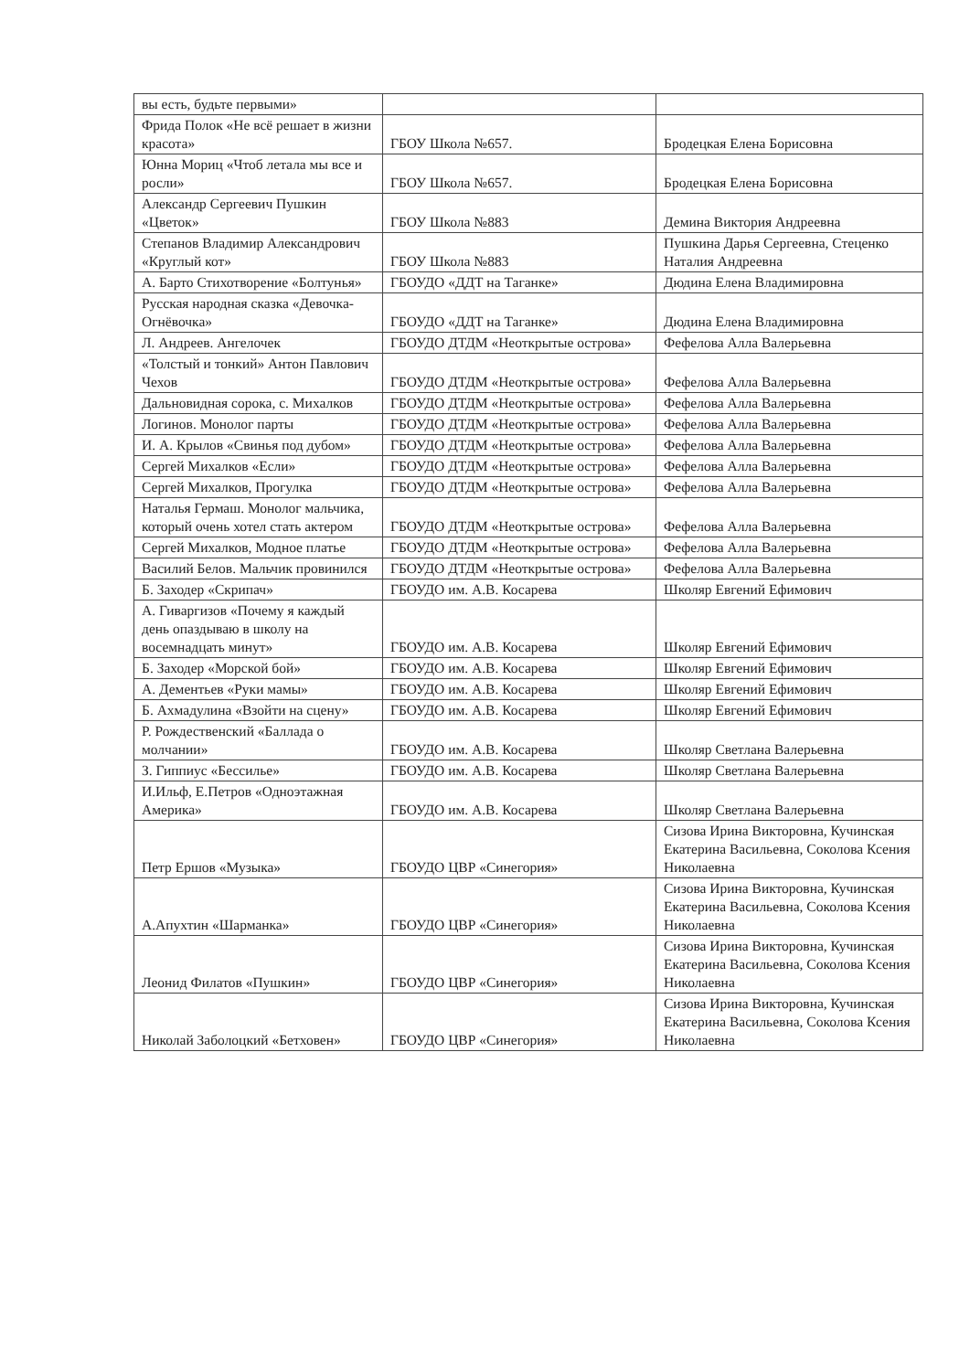| вы есть, будьте первыми» | | |
| Фрида Полок «Не всё решает в жизни красота» | ГБОУ Школа №657. | Бродецкая Елена Борисовна |
| Юнна Мориц «Чтоб летала мы все и росли» | ГБОУ Школа №657. | Бродецкая Елена Борисовна |
| Александр Сергеевич Пушкин «Цветок» | ГБОУ Школа №883 | Демина Виктория Андреевна |
| Степанов Владимир Александрович «Круглый кот» | ГБОУ Школа №883 | Пушкина Дарья Сергеевна, Стеценко Наталия Андреевна |
| А. Барто Стихотворение «Болтунья» | ГБОУДО «ДДТ на Таганке» | Дюдина Елена Владимировна |
| Русская народная сказка «Девочка- Огнёвочка» | ГБОУДО «ДДТ на Таганке» | Дюдина Елена Владимировна |
| Л. Андреев. Ангелочек | ГБОУДО ДТДМ «Неоткрытые острова» | Фефелова Алла Валерьевна |
| «Толстый и тонкий» Антон Павлович Чехов | ГБОУДО ДТДМ «Неоткрытые острова» | Фефелова Алла Валерьевна |
| Дальновидная сорока, с. Михалков | ГБОУДО ДТДМ «Неоткрытые острова» | Фефелова Алла Валерьевна |
| Логинов. Монолог парты | ГБОУДО ДТДМ «Неоткрытые острова» | Фефелова Алла Валерьевна |
| И. А. Крылов «Свинья под дубом» | ГБОУДО ДТДМ «Неоткрытые острова» | Фефелова Алла Валерьевна |
| Сергей Михалков «Если» | ГБОУДО ДТДМ «Неоткрытые острова» | Фефелова Алла Валерьевна |
| Сергей Михалков, Прогулка | ГБОУДО ДТДМ «Неоткрытые острова» | Фефелова Алла Валерьевна |
| Наталья Гермаш. Монолог мальчика, который очень хотел стать актером | ГБОУДО ДТДМ «Неоткрытые острова» | Фефелова Алла Валерьевна |
| Сергей Михалков, Модное платье | ГБОУДО ДТДМ «Неоткрытые острова» | Фефелова Алла Валерьевна |
| Василий Белов. Мальчик провинился | ГБОУДО ДТДМ «Неоткрытые острова» | Фефелова Алла Валерьевна |
| Б. Заходер «Скрипач» | ГБОУДО им. А.В. Косарева | Школяр Евгений Ефимович |
| А. Гиваргизов «Почему я каждый день опаздываю в школу на восемнадцать минут» | ГБОУДО им. А.В. Косарева | Школяр Евгений Ефимович |
| Б. Заходер «Морской бой» | ГБОУДО им. А.В. Косарева | Школяр Евгений Ефимович |
| А. Дементьев «Руки мамы» | ГБОУДО им. А.В. Косарева | Школяр Евгений Ефимович |
| Б. Ахмадулина «Взойти на сцену» | ГБОУДО им. А.В. Косарева | Школяр Евгений Ефимович |
| Р. Рождественский «Баллада о молчании» | ГБОУДО им. А.В. Косарева | Школяр Светлана Валерьевна |
| З. Гиппиус «Бессилье» | ГБОУДО им. А.В. Косарева | Школяр Светлана Валерьевна |
| И.Ильф, Е.Петров «Одноэтажная Америка» | ГБОУДО им. А.В. Косарева | Школяр Светлана Валерьевна |
| Петр Ершов «Музыка» | ГБОУДО ЦВР «Синегория» | Сизова Ирина Викторовна, Кучинская Екатерина Васильевна, Соколова Ксения Николаевна |
| А.Апухтин «Шарманка» | ГБОУДО ЦВР «Синегория» | Сизова Ирина Викторовна, Кучинская Екатерина Васильевна, Соколова Ксения Николаевна |
| Леонид Филатов «Пушкин» | ГБОУДО ЦВР «Синегория» | Сизова Ирина Викторовна, Кучинская Екатерина Васильевна, Соколова Ксения Николаевна |
| Николай Заболоцкий «Бетховен» | ГБОУДО ЦВР «Синегория» | Сизова Ирина Викторовна, Кучинская Екатерина Васильевна, Соколова Ксения Николаевна |